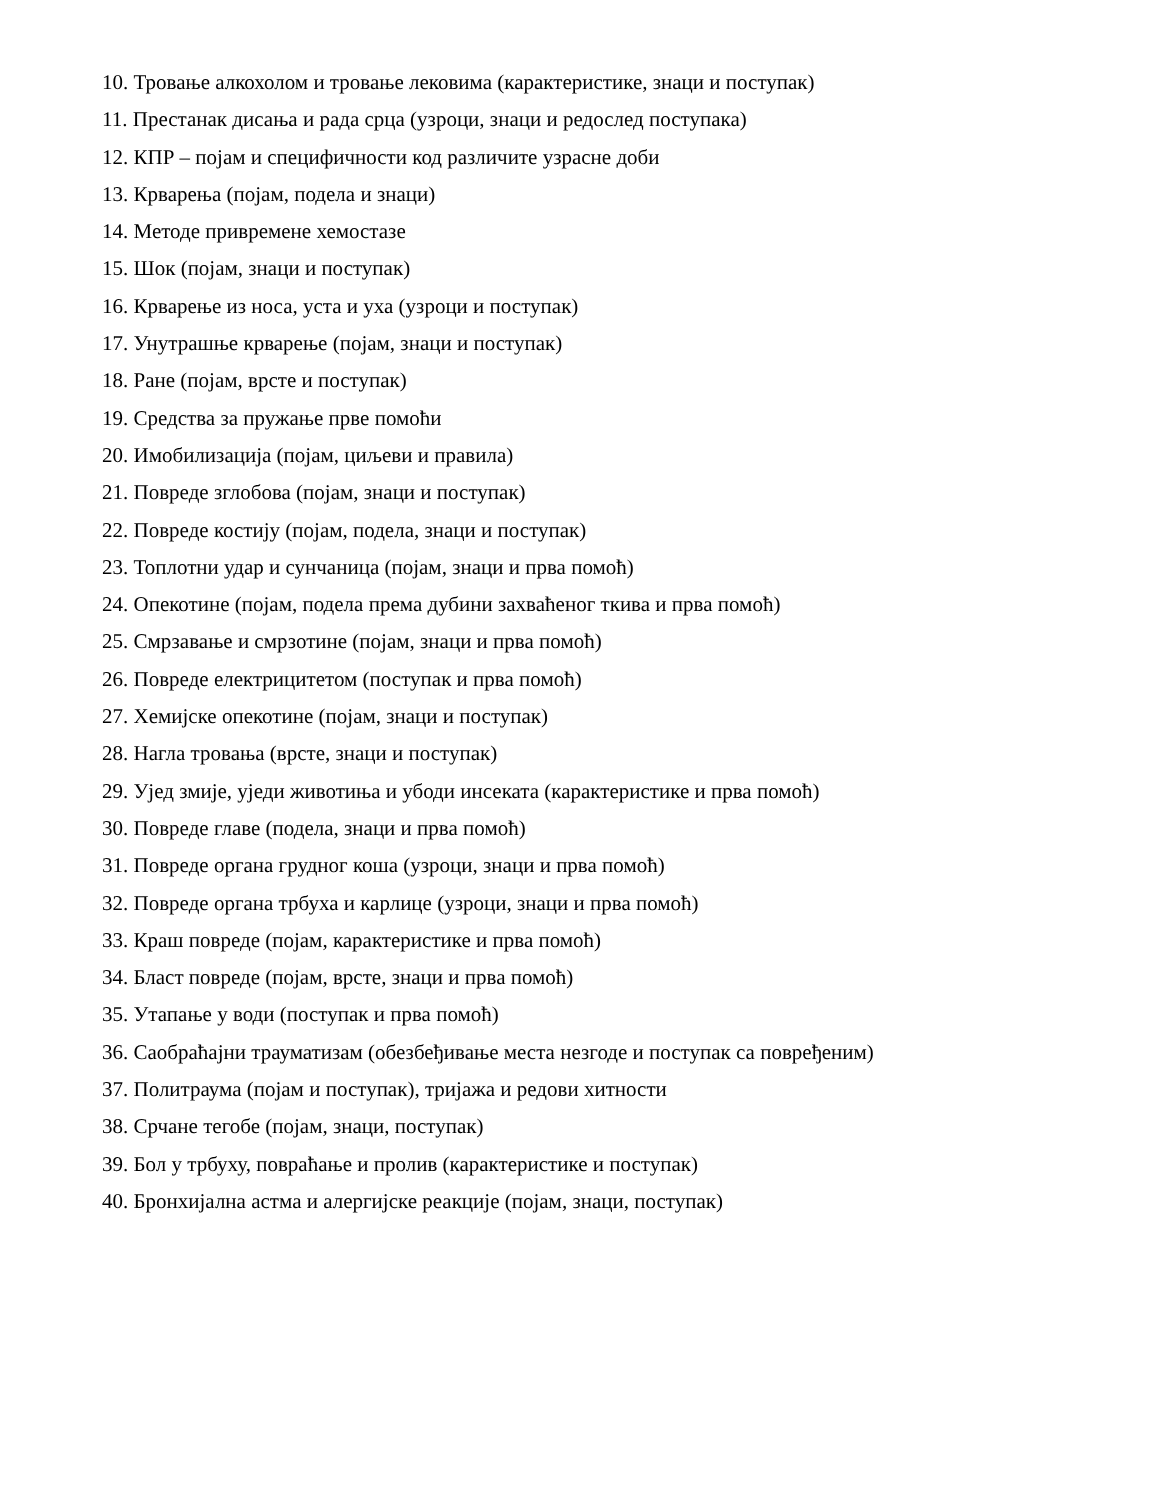10. Тровање алкохолом и тровање лековима (карактеристике, знаци и поступак)
11. Престанак дисања и рада срца (узроци, знаци и редослед поступака)
12. КПР – појам и специфичности код различите узрасне доби
13. Крварења (појам, подела и знаци)
14. Методе привремене хемостазе
15. Шок (појам, знаци и поступак)
16. Крварење из носа, уста и уха (узроци и поступак)
17. Унутрашње крварење (појам, знаци и поступак)
18. Ране (појам, врсте и поступак)
19. Средства за пружање прве помоћи
20. Имобилизација (појам, циљеви и правила)
21. Повреде зглобова (појам, знаци и поступак)
22. Повреде костију (појам, подела, знаци и поступак)
23. Топлотни удар и сунчаница (појам, знаци и прва помоћ)
24. Опекотине (појам, подела према дубини захваћеног ткива и прва помоћ)
25. Смрзавање и смрзотине (појам, знаци и прва помоћ)
26. Повреде електрицитетом (поступак и прва помоћ)
27. Хемијске опекотине (појам, знаци и поступак)
28. Нагла тровања (врсте, знаци и поступак)
29. Ујед змије, уједи животиња и убоди инсеката (карактеристике и прва помоћ)
30. Повреде главе (подела, знаци и прва помоћ)
31. Повреде органа грудног коша (узроци, знаци и прва помоћ)
32. Повреде органа трбуха и карлице (узроци, знаци и прва помоћ)
33. Краш повреде (појам, карактеристике и прва помоћ)
34. Бласт повреде (појам, врсте, знаци и прва помоћ)
35. Утапање у води (поступак и прва помоћ)
36. Саобраћајни трауматизам (обезбеђивање места незгоде и поступак са повређеним)
37. Политраума (појам и поступак), тријажа и редови хитности
38. Срчане тегобе (појам, знаци, поступак)
39. Бол у трбуху, повраћање и пролив (карактеристике и поступак)
40. Бронхијална астма и алергијске реакције (појам, знаци, поступак)